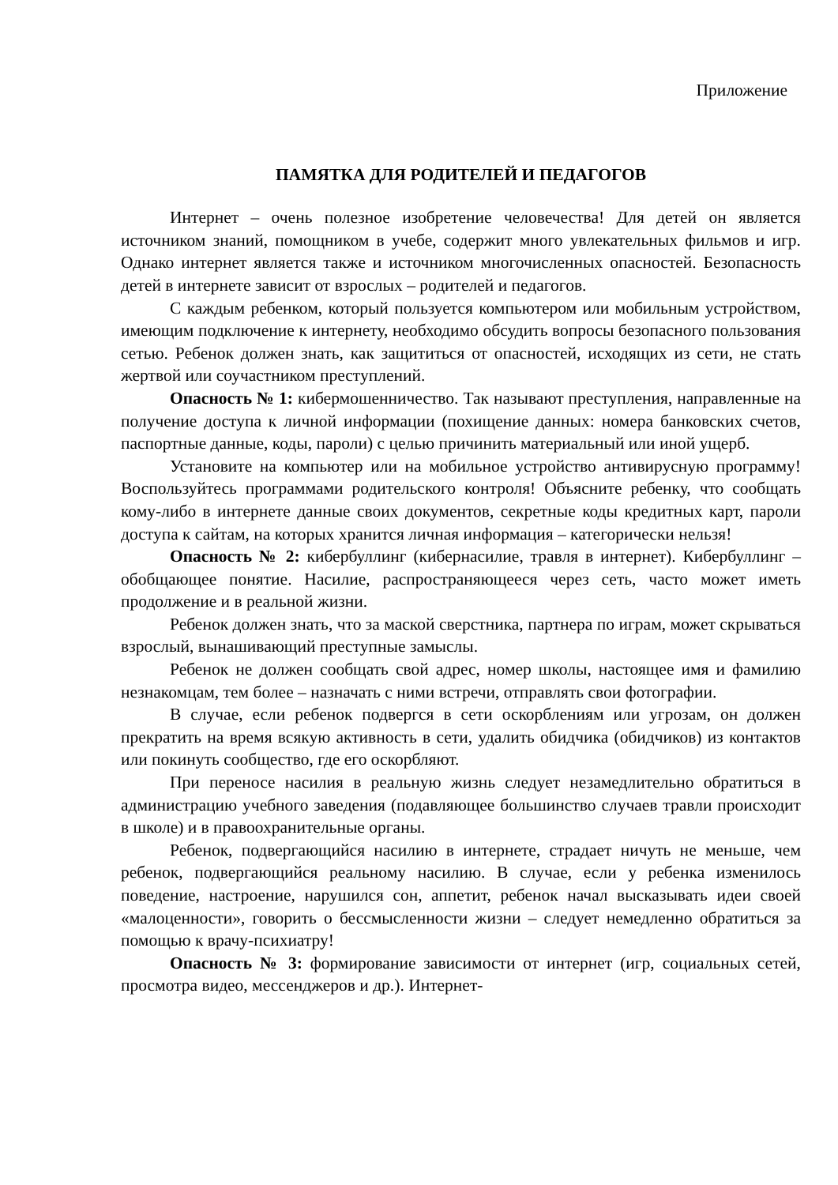Приложение
ПАМЯТКА ДЛЯ РОДИТЕЛЕЙ И ПЕДАГОГОВ
Интернет – очень полезное изобретение человечества! Для детей он является источником знаний, помощником в учебе, содержит много увлекательных фильмов и игр. Однако интернет является также и источником многочисленных опасностей. Безопасность детей в интернете зависит от взрослых – родителей и педагогов.
С каждым ребенком, который пользуется компьютером или мобильным устройством, имеющим подключение к интернету, необходимо обсудить вопросы безопасного пользования сетью. Ребенок должен знать, как защититься от опасностей, исходящих из сети, не стать жертвой или соучастником преступлений.
Опасность № 1: кибермошенничество. Так называют преступления, направленные на получение доступа к личной информации (похищение данных: номера банковских счетов, паспортные данные, коды, пароли) с целью причинить материальный или иной ущерб.
Установите на компьютер или на мобильное устройство антивирусную программу! Воспользуйтесь программами родительского контроля! Объясните ребенку, что сообщать кому-либо в интернете данные своих документов, секретные коды кредитных карт, пароли доступа к сайтам, на которых хранится личная информация – категорически нельзя!
Опасность № 2: кибербуллинг (кибернасилие, травля в интернет). Кибербуллинг – обобщающее понятие. Насилие, распространяющееся через сеть, часто может иметь продолжение и в реальной жизни.
Ребенок должен знать, что за маской сверстника, партнера по играм, может скрываться взрослый, вынашивающий преступные замыслы.
Ребенок не должен сообщать свой адрес, номер школы, настоящее имя и фамилию незнакомцам, тем более – назначать с ними встречи, отправлять свои фотографии.
В случае, если ребенок подвергся в сети оскорблениям или угрозам, он должен прекратить на время всякую активность в сети, удалить обидчика (обидчиков) из контактов или покинуть сообщество, где его оскорбляют.
При переносе насилия в реальную жизнь следует незамедлительно обратиться в администрацию учебного заведения (подавляющее большинство случаев травли происходит в школе) и в правоохранительные органы.
Ребенок, подвергающийся насилию в интернете, страдает ничуть не меньше, чем ребенок, подвергающийся реальному насилию. В случае, если у ребенка изменилось поведение, настроение, нарушился сон, аппетит, ребенок начал высказывать идеи своей «малоценности», говорить о бессмысленности жизни – следует немедленно обратиться за помощью к врачу-психиатру!
Опасность № 3: формирование зависимости от интернет (игр, социальных сетей, просмотра видео, мессенджеров и др.). Интернет-